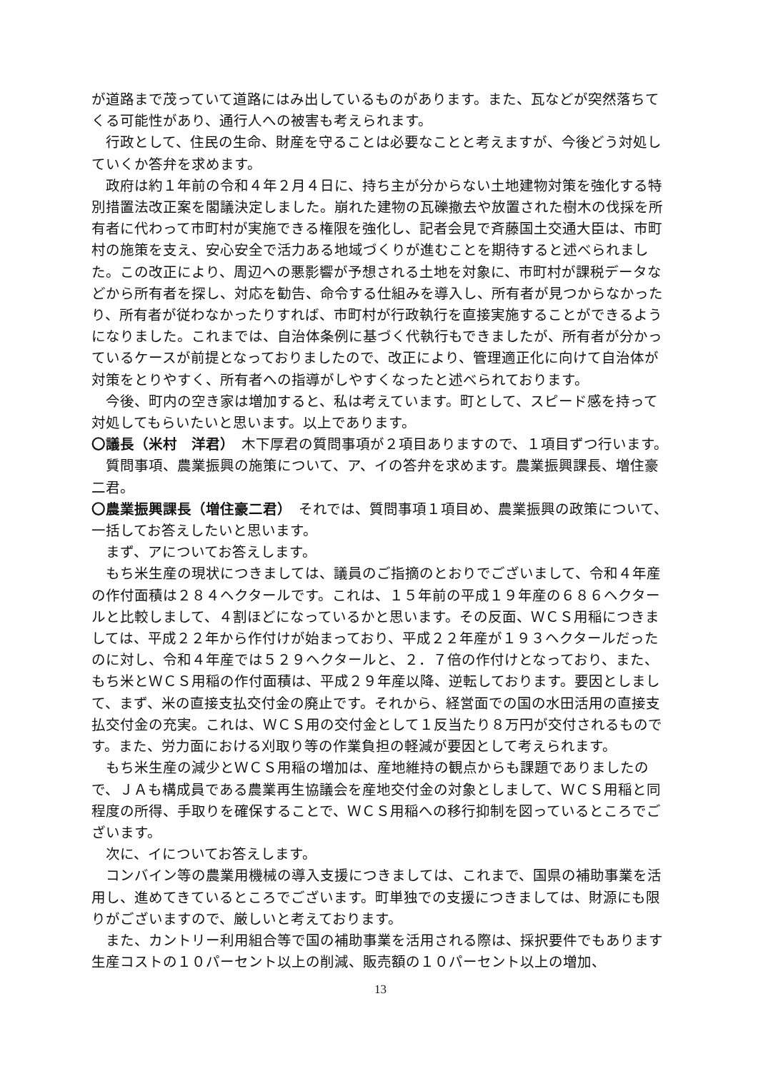が道路まで茂っていて道路にはみ出しているものがあります。また、瓦などが突然落ちてくる可能性があり、通行人への被害も考えられます。
行政として、住民の生命、財産を守ることは必要なことと考えますが、今後どう対処していくか答弁を求めます。
政府は約１年前の令和４年２月４日に、持ち主が分からない土地建物対策を強化する特別措置法改正案を閣議決定しました。崩れた建物の瓦礫撤去や放置された樹木の伐採を所有者に代わって市町村が実施できる権限を強化し、記者会見で斉藤国土交通大臣は、市町村の施策を支え、安心安全で活力ある地域づくりが進むことを期待すると述べられました。この改正により、周辺への悪影響が予想される土地を対象に、市町村が課税データなどから所有者を探し、対応を勧告、命令する仕組みを導入し、所有者が見つからなかったり、所有者が従わなかったりすれば、市町村が行政執行を直接実施することができるようになりました。これまでは、自治体条例に基づく代執行もできましたが、所有者が分かっているケースが前提となっておりましたので、改正により、管理適正化に向けて自治体が対策をとりやすく、所有者への指導がしやすくなったと述べられております。
今後、町内の空き家は増加すると、私は考えています。町として、スピード感を持って対処してもらいたいと思います。以上であります。
〇議長（米村　洋君）　木下厚君の質問事項が２項目ありますので、１項目ずつ行います。
質問事項、農業振興の施策について、ア、イの答弁を求めます。農業振興課長、増住豪二君。
〇農業振興課長（増住豪二君）　それでは、質問事項１項目め、農業振興の政策について、一括してお答えしたいと思います。
まず、アについてお答えします。
もち米生産の現状につきましては、議員のご指摘のとおりでございまして、令和４年産の作付面積は２８４ヘクタールです。これは、１５年前の平成１９年産の６８６ヘクタールと比較しまして、４割ほどになっているかと思います。その反面、ＷＣＳ用稲につきましては、平成２２年から作付けが始まっており、平成２２年産が１９３ヘクタールだったのに対し、令和４年産では５２９ヘクタールと、２．７倍の作付けとなっており、また、もち米とＷＣＳ用稲の作付面積は、平成２９年産以降、逆転しております。要因としまして、まず、米の直接支払交付金の廃止です。それから、経営面での国の水田活用の直接支払交付金の充実。これは、ＷＣＳ用の交付金として１反当たり８万円が交付されるものです。また、労力面における刈取り等の作業負担の軽減が要因として考えられます。
もち米生産の減少とＷＣＳ用稲の増加は、産地維持の観点からも課題でありましたので、ＪＡも構成員である農業再生協議会を産地交付金の対象としまして、ＷＣＳ用稲と同程度の所得、手取りを確保することで、ＷＣＳ用稲への移行抑制を図っているところでございます。
次に、イについてお答えします。
コンバイン等の農業用機械の導入支援につきましては、これまで、国県の補助事業を活用し、進めてきているところでございます。町単独での支援につきましては、財源にも限りがございますので、厳しいと考えております。
また、カントリー利用組合等で国の補助事業を活用される際は、採択要件でもあります生産コストの１０パーセント以上の削減、販売額の１０パーセント以上の増加、
13